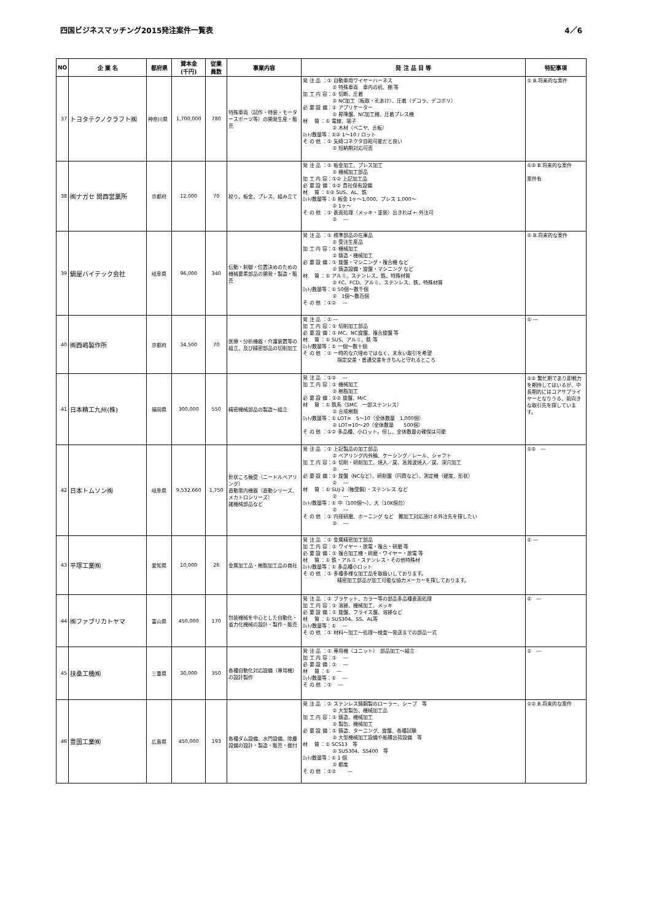四国ビジネスマッチング2015発注案件一覧表 4／6
| NO | 企 業 名 | 都府県 | 資本金 (千円) | 従業 員数 | 事業内容 | 発 注 品 目 等 | 特記事項 |
| --- | --- | --- | --- | --- | --- | --- | --- |
| 37 | トヨタテクノクラフト㈱ | 神奈川県 | 1,700,000 | 780 | 特殊車両（試作・特装・モータースポーツ等）の開発生産・販売 | 発 注 品 ：① 自動車用ワイヤーハーネス ② 特殊車両 車内の机、棚 等 加 工 内 容：① 切断、圧着 ② NC加工（板取・孔あけ）、圧着（デコラ、デコポリ） 必 要 設 備：① アプリケーター ② 昇降盤、NC加工機、圧着プレス機 材 質 ：① 電線、端子 ② 木材（ベニヤ、合板） ﾛｯﾄ/数量等：①② 1～10 / ロット そ の 他 ：① 矢崎コネクタ自給可能だと良い ② 短納期対応可否 | ① B.将来的な案件 |
| 38 | ㈱ナガセ 関西営業所 | 京都府 | 12,000 | 70 | 絞り、板金、プレス、組み立て | 発 注 品 ：① 板金加工、プレス加工 ② 機械加工部品 加 工 内 容：①② 上記加工品 必 要 設 備：①② 貴社保有設備 材 質 ：①② SUS、AL、鉄 ﾛｯﾄ/数量等：① 板金 1ヶ～1,000、プレス 1,000～ ② 1ヶ～ そ の 他 ：① 表面処理（メッキ・塗装）出きれば ← 外注可 ② ― | ①② B.将来的な案件 案件有 |
| 39 | 鍋屋バイテック会社 | 岐阜県 | 96,000 | 340 | 伝動・制御・位置決めのための機械要素部品の開発・製造・販売 | 発 注 品 ：① 標準部品の在庫品 ② 受注生産品 加 工 内 容：① 機械加工 ② 鋳造・機械加工 必 要 設 備：① 旋盤・マシニング・複合機 など ② 鋳造設備・旋盤・マシニング など 材 質 ：① アルミ、ステンレス、鉄、特殊材質 ② FC、FCD、アルミ、ステンレス、鉄、特殊材質 ﾛｯﾄ/数量等：① 50個～数千個 ② 1個～数百個 そ の 他 ：①② ― | ① B.将来的な案件 |
| 40 | ㈱西嶋製作所 | 京都府 | 34,500 | 70 | 医療・分析機器・介護装置等の組立、及び精密部品の切削加工 | 発 注 品 ：① ― 加 工 内 容：① 切削加工部品 必 要 設 備：① MC、NC旋盤、複合旋盤 等 材 質 ：① SUS、アルミ、鉄 等 ﾛｯﾄ/数量等：① 一個～数十個 そ の 他 ：① 一時的な穴埋めではなく、末永い取引を希望 指定交差・普通交差をきちんと守れるところ | ① ― |
| 41 | 日本精工九州(株) | 福岡県 | 300,000 | 550 | 精密機械部品の製造～組立 | 発 注 品 ：①② ― 加 工 内 容：① 機械加工 ② 樹脂加工 必 要 設 備：①② 旋盤、M/C 材 質 ：① 鉄系（SMC 一部ステンレス） ② 合成樹脂 ﾛｯﾄ/数量等：① LOT= 5～10（全体数量 1,000個） ② LOT=10～20（全体数量 500個） そ の 他 ：①② 多品種、小ロット。但し、全体数量の確保は可能 | ①② 繁忙期であり即戦力を期待してはいるが、中長期的にはコアサプライヤーとなりうる、前向きな取引先を探しています。 |
| 42 | 日本トムソン㈱ | 岐阜県 | 9,532,660 | 1,750 | 針状ころ軸受（ニードルベアリング） 直動案内機器（直動シリーズ、メカトロシリーズ） 諸機械部品など | 発 注 品 ：① 上記製品の加工部品 ② ベアリング内外輪、ケーシング／レール、シャフト 加 工 内 容：① 切削・研削加工、焼入／戻、高周波焼入／戻、深穴加工 ② ― 必 要 設 備：① 旋盤（NCなど）、研削盤（円筒など）、測定機（硬度、形状） ② ― 材 質 ：① SUJ-2（軸受鋼）・ステンレス など ② ― ﾛｯﾄ/数量等：① 中（100個～）、大（10K個台） ② ― そ の 他 ：① 内径研磨、ホーニング など 難加工対応頂ける外注先を探したい ② ― | ①② ― |
| 43 | 平塚工業㈱ | 愛知県 | 10,000 | 26 | 金属加工品・樹脂加工品の商社 | 発 注 品 ：① 金属精密加工部品 加 工 内 容：① ワイヤー・放電・複合・研磨 等 必 要 設 備：① 複合加工機・研磨・ワイヤー・放電 等 材 質 ：① 鉄・アルミ・ステンレス・その他特殊材 ﾛｯﾄ/数量等：① 多品種小ロット そ の 他 ：① 多種多様な加工品を取扱いしております。 精密加工部品が加工可能な協力メーカーを探しております。 | ① ― |
| 44 | ㈱ファブリカトヤマ | 富山県 | 450,000 | 170 | 包装機械を中心とした自動化・省力化機械の設計・製作・販売 | 発 注 品 ：① ブラケット、カラー等の部品多品種表面処理 加 工 内 容：① 溶接、機械加工、メッキ 必 要 設 備：① 旋盤、フライス盤、溶接など 材 質 ：① SUS304、SS、AL等 ﾛｯﾄ/数量等：① ― そ の 他 ：① 材料～加工～処理～検査～発送までの部品一式 | ① ― |
| 45 | 扶桑工機㈱ | 三重県 | 30,000 | 350 | 各種自動化対応設備（専用機）の設計製作 | 発 注 品 ：① 専用機（ユニット） 部品加工～組立 加 工 内 容：① ― 必 要 設 備：① ― 材 質 ：① ― ﾛｯﾄ/数量等：① ― そ の 他 ：① ― | ① ― |
| 46 | 豊国工業㈱ | 広島県 | 450,000 | 193 | 各種ダム設備、水門設備、除塵設備の設計・製造・販売・据付 | 発 注 品 ：① ステンレス鋳鋼製のローラー、シーブ 等 ② 大型製缶、機械加工品 加 工 内 容：① 鋳造、機械加工 ② 製缶、機械加工 必 要 設 備：① 鋳造、ターニング、旋盤、各種試験 ② 大型機械加工設備や船積出荷設備 等 材 質 ：① SCS13 等 ② SUS304、SS400 等 ﾛｯﾄ/数量等：① 1 個 ② 都度 そ の 他 ：①② ― | ①② B.将来的な案件 |